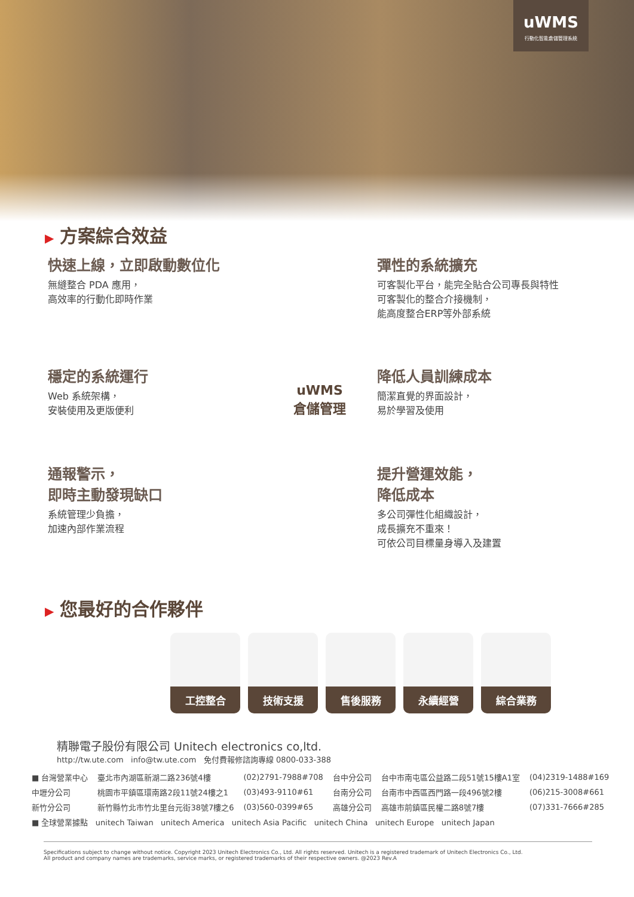uWMS
行動化智能倉儲管理系統
▶ 方案綜合效益
快速上線，立即啟動數位化
無縫整合 PDA 應用，
高效率的行動化即時作業
彈性的系統擴充
可客製化平台，能完全貼合公司專長與特性
可客製化的整合介接機制，
能高度整合ERP等外部系統
穩定的系統運行
Web 系統架構，
安裝使用及更版便利
降低人員訓練成本
簡潔直覺的界面設計，
易於學習及使用
通報警示，
即時主動發現缺口
系統管理少負擔，
加速內部作業流程
提升營運效能，
降低成本
多公司彈性化組織設計，
成長擴充不重來！
可依公司目標量身導入及建置
uWMS
倉儲管理
▶ 您最好的合作夥伴
工控整合 技術支援 售後服務 永續經營 綜合業務
精聯電子股份有限公司 Unitech electronics co,ltd.
http://tw.ute.com info@tw.ute.com 免付費報修諮詢專線 0800-033-388
| ■ 台灣營業中心 | 臺北市內湖區新湖二路236號4樓 | (02)2791-7988#708 | 台中分公司 | 台中市南屯區公益路二段51號15樓A1室 | (04)2319-1488#169 |
| 中壢分公司 | 桃園市平鎮區環南路2段11號24樓之1 | (03)493-9110#61 | 台南分公司 | 台南市中西區西門路一段496號2樓 | (06)215-3008#661 |
| 新竹分公司 | 新竹縣竹北市竹北里台元街38號7樓之6 | (03)560-0399#65 | 高雄分公司 | 高雄市前鎮區民權二路8號7樓 | (07)331-7666#285 |
| ■ 全球營業據點 unitech Taiwan unitech America unitech Asia Pacific unitech China unitech Europe unitech Japan | | | | | |
Specifications subject to change without notice. Copyright 2023 Unitech Electronics Co., Ltd. All rights reserved. Unitech is a registered trademark of Unitech Electronics Co., Ltd.
All product and company names are trademarks, service marks, or registered trademarks of their respective owners. @2023 Rev.A